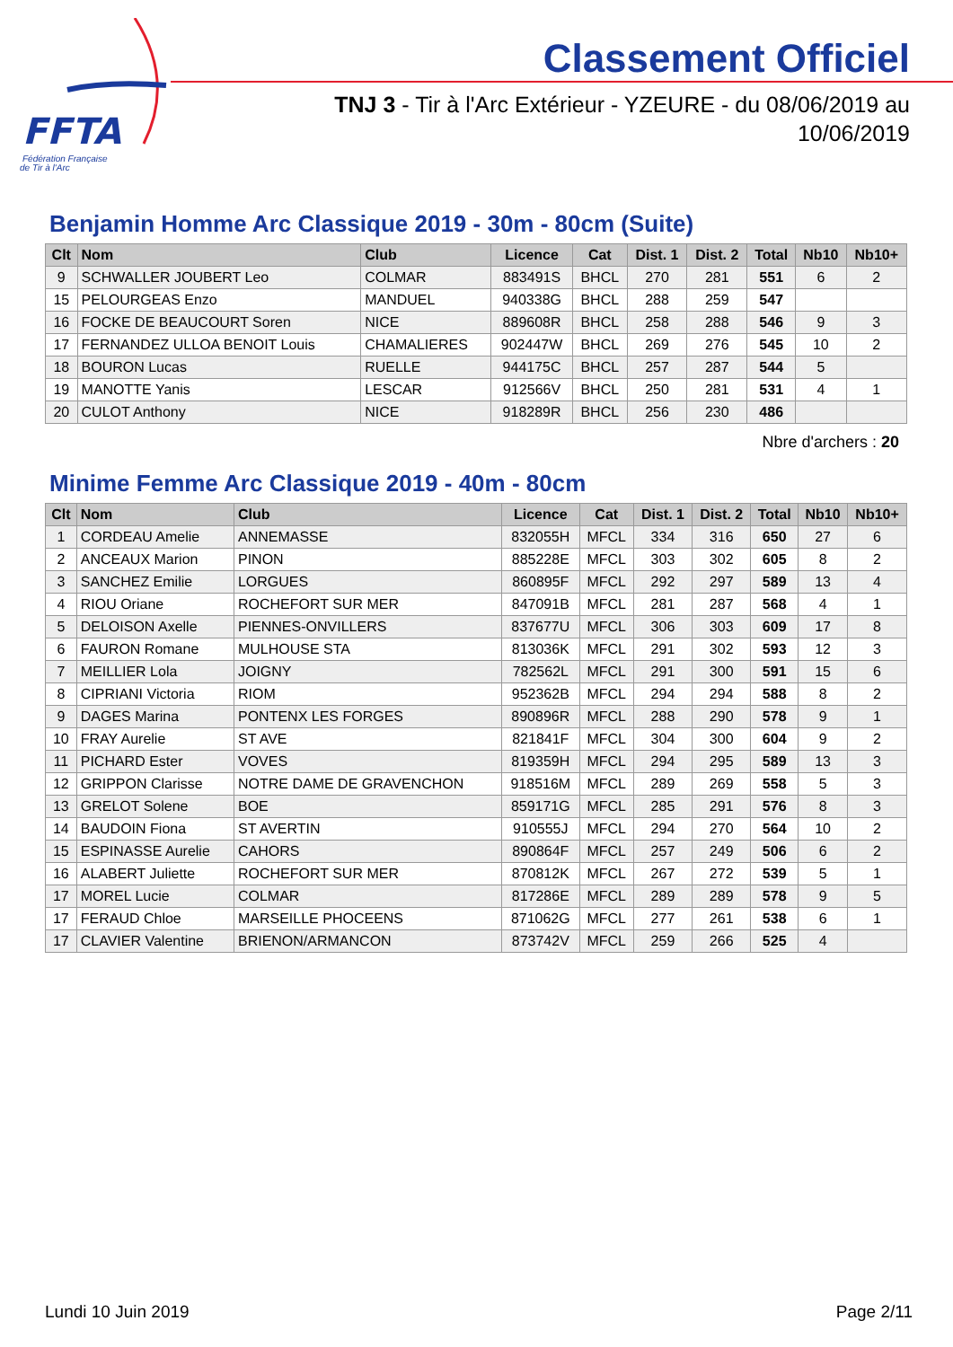FFTA
Fédération Française
de Tir à l'Arc
Classement Officiel
TNJ 3 - Tir à l'Arc Extérieur - YZEURE - du 08/06/2019 au
10/06/2019
Benjamin Homme Arc Classique 2019 - 30m - 80cm (Suite)
| Clt | Nom | Club | Licence | Cat | Dist. 1 | Dist. 2 | Total | Nb10 | Nb10+ |
| --- | --- | --- | --- | --- | --- | --- | --- | --- | --- |
| 9 | SCHWALLER JOUBERT Leo | COLMAR | 883491S | BHCL | 270 | 281 | 551 | 6 | 2 |
| 15 | PELOURGEAS Enzo | MANDUEL | 940338G | BHCL | 288 | 259 | 547 | | |
| 16 | FOCKE DE BEAUCOURT Soren | NICE | 889608R | BHCL | 258 | 288 | 546 | 9 | 3 |
| 17 | FERNANDEZ ULLOA BENOIT Louis | CHAMALIERES | 902447W | BHCL | 269 | 276 | 545 | 10 | 2 |
| 18 | BOURON Lucas | RUELLE | 944175C | BHCL | 257 | 287 | 544 | 5 | |
| 19 | MANOTTE Yanis | LESCAR | 912566V | BHCL | 250 | 281 | 531 | 4 | 1 |
| 20 | CULOT Anthony | NICE | 918289R | BHCL | 256 | 230 | 486 | | |
Nbre d'archers : 20
Minime Femme Arc Classique 2019 - 40m - 80cm
| Clt | Nom | Club | Licence | Cat | Dist. 1 | Dist. 2 | Total | Nb10 | Nb10+ |
| --- | --- | --- | --- | --- | --- | --- | --- | --- | --- |
| 1 | CORDEAU Amelie | ANNEMASSE | 832055H | MFCL | 334 | 316 | 650 | 27 | 6 |
| 2 | ANCEAUX Marion | PINON | 885228E | MFCL | 303 | 302 | 605 | 8 | 2 |
| 3 | SANCHEZ Emilie | LORGUES | 860895F | MFCL | 292 | 297 | 589 | 13 | 4 |
| 4 | RIOU Oriane | ROCHEFORT SUR MER | 847091B | MFCL | 281 | 287 | 568 | 4 | 1 |
| 5 | DELOISON Axelle | PIENNES-ONVILLERS | 837677U | MFCL | 306 | 303 | 609 | 17 | 8 |
| 6 | FAURON Romane | MULHOUSE STA | 813036K | MFCL | 291 | 302 | 593 | 12 | 3 |
| 7 | MEILLIER Lola | JOIGNY | 782562L | MFCL | 291 | 300 | 591 | 15 | 6 |
| 8 | CIPRIANI Victoria | RIOM | 952362B | MFCL | 294 | 294 | 588 | 8 | 2 |
| 9 | DAGES Marina | PONTENX LES FORGES | 890896R | MFCL | 288 | 290 | 578 | 9 | 1 |
| 10 | FRAY Aurelie | ST AVE | 821841F | MFCL | 304 | 300 | 604 | 9 | 2 |
| 11 | PICHARD Ester | VOVES | 819359H | MFCL | 294 | 295 | 589 | 13 | 3 |
| 12 | GRIPPON Clarisse | NOTRE DAME DE GRAVENCHON | 918516M | MFCL | 289 | 269 | 558 | 5 | 3 |
| 13 | GRELOT Solene | BOE | 859171G | MFCL | 285 | 291 | 576 | 8 | 3 |
| 14 | BAUDOIN Fiona | ST AVERTIN | 910555J | MFCL | 294 | 270 | 564 | 10 | 2 |
| 15 | ESPINASSE Aurelie | CAHORS | 890864F | MFCL | 257 | 249 | 506 | 6 | 2 |
| 16 | ALABERT Juliette | ROCHEFORT SUR MER | 870812K | MFCL | 267 | 272 | 539 | 5 | 1 |
| 17 | MOREL Lucie | COLMAR | 817286E | MFCL | 289 | 289 | 578 | 9 | 5 |
| 17 | FERAUD Chloe | MARSEILLE PHOCEENS | 871062G | MFCL | 277 | 261 | 538 | 6 | 1 |
| 17 | CLAVIER Valentine | BRIENON/ARMANCON | 873742V | MFCL | 259 | 266 | 525 | 4 | |
Lundi 10 Juin 2019 Page 2/11